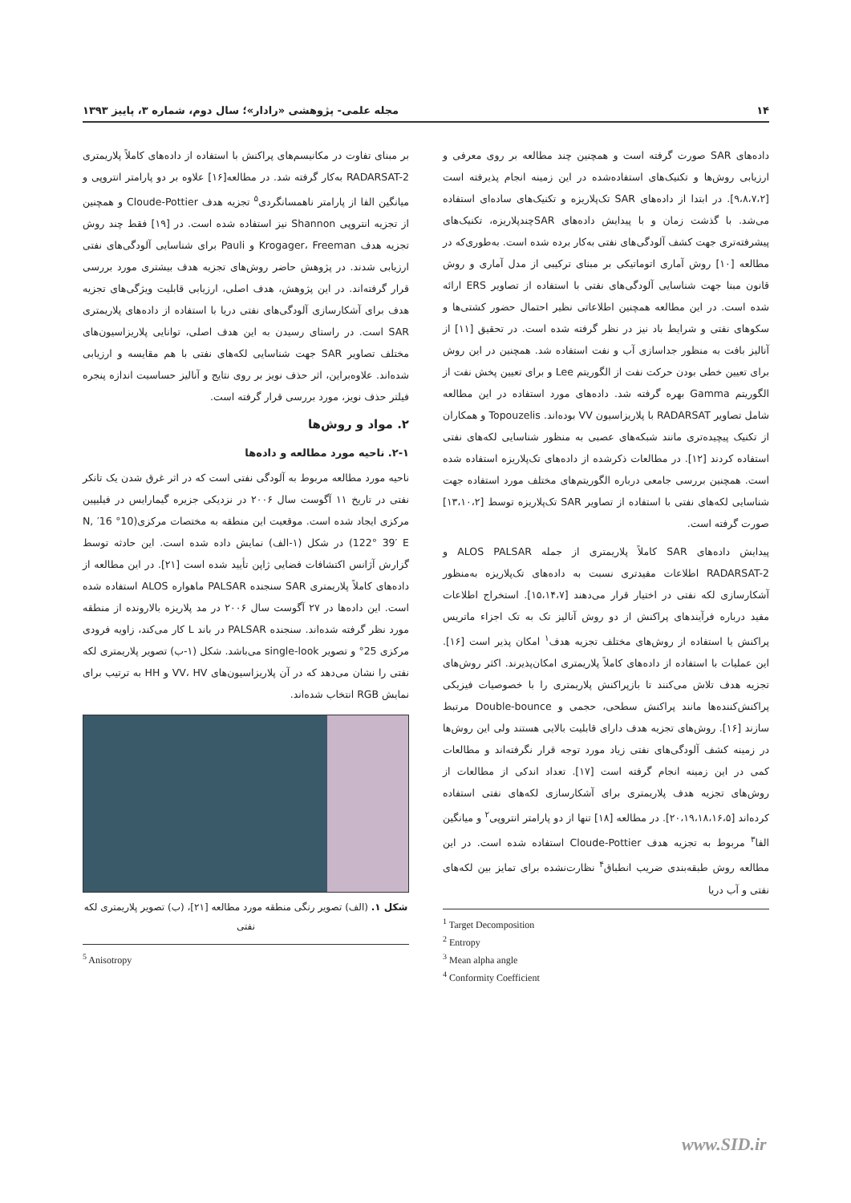۱۴ مجله علمی- پژوهشی «رادار»؛ سال دوم، شماره ۳، پاییز ۱۳۹۳
داده‌های SAR صورت گرفته است و همچنین چند مطالعه بر روی معرفی و ارزیابی روش‌ها و تکنیک‌های استفاده‌شده در این زمینه انجام پذیرفته است [۹،۸،۷،۲]. در ابتدا از داده‌های SAR تک‌پلاریزه و تکنیک‌های ساده‌ای استفاده می‌شد. با گذشت زمان و با پیدایش داده‌های SARچندپلاریزه، تکنیک‌های پیشرفته‌تری جهت کشف آلودگی‌های نفتی به‌کار برده شده است. به‌طوری‌که در مطالعه [۱۰] روش آماری اتوماتیکی بر مبنای ترکیبی از مدل آماری و روش قانون مبنا جهت شناسایی آلودگی‌های نفتی با استفاده از تصاویر ERS ارائه شده است. در این مطالعه همچنین اطلاعاتی نظیر احتمال حضور کشتی‌ها و سکوهای نفتی و شرایط باد نیز در نظر گرفته شده است. در تحقیق [۱۱] از آنالیز بافت به منظور جداسازی آب و نفت استفاده شد. همچنین در این روش برای تعیین خطی بودن حرکت نفت از الگوریتم Lee و برای تعیین پخش نفت از الگوریتم Gamma بهره گرفته شد. داده‌های مورد استفاده در این مطالعه شامل تصاویر RADARSAT با پلاریزاسیون VV بوده‌اند. Topouzelis و همکاران از تکنیک پیچیده‌تری مانند شبکه‌های عصبی به منظور شناسایی لکه‌های نفتی استفاده کردند [۱۲]. در مطالعات ذکرشده از داده‌های تک‌پلاریزه استفاده شده است. همچنین بررسی جامعی درباره الگوریتم‌های مختلف مورد استفاده جهت شناسایی لکه‌های نفتی با استفاده از تصاویر SAR تک‌پلاریزه توسط [۱۳،۱۰،۲] صورت گرفته است.
پیدایش داده‌های SAR کاملاً پلاریمتری از جمله ALOS PALSAR و RADARSAT-2 اطلاعات مفیدتری نسبت به داده‌های تک‌پلاریزه به‌منظور آشکارسازی لکه نفتی در اختیار قرار می‌دهند [۱۵،۱۴،۷]. استخراج اطلاعات مفید درباره فرآیندهای پراکنش از دو روش آنالیز تک به تک اجزاء ماتریس پراکنش یا استفاده از روش‌های مختلف تجزیه هدف<sup>۱</sup> امکان پذیر است [۱۶]. این عملیات با استفاده از داده‌های کاملاً پلاریمتری امکان‌پذیرند. اکثر روش‌های تجزیه هدف تلاش می‌کنند تا بازپراکنش پلاریمتری را با خصوصیات فیزیکی پراکنش‌کننده‌ها مانند پراکنش سطحی، حجمی و Double-bounce مرتبط سازند [۱۶]. روش‌های تجزیه هدف دارای قابلیت بالایی هستند ولی این روش‌ها در زمینه کشف آلودگی‌های نفتی زیاد مورد توجه قرار نگرفته‌اند و مطالعات کمی در این زمینه انجام گرفته است [۱۷]. تعداد اندکی از مطالعات از روش‌های تجزیه هدف پلاریمتری برای آشکارسازی لکه‌های نفتی استفاده کرده‌اند [۲۰،۱۹،۱۸،۱۶،۵]. در مطالعه [۱۸] تنها از دو پارامتر انتروپی<sup>۲</sup> و میانگین الفا<sup>۳</sup> مربوط به تجزیه هدف Cloude-Pottier استفاده شده است. در این مطالعه روش طبقه‌بندی ضریب انطباق<sup>۴</sup> نظارت‌نشده برای تمایز بین لکه‌های نفتی و آب دریا
<sup>1</sup> Target Decomposition
<sup>2</sup> Entropy
<sup>3</sup> Mean alpha angle
<sup>4</sup> Conformity Coefficient
بر مبنای تفاوت در مکانیسم‌های پراکنش با استفاده از داده‌های کاملاً پلاریمتری RADARSAT-2 به‌کار گرفته شد. در مطالعه[۱۶] علاوه بر دو پارامتر انتروپی و میانگین الفا از پارامتر ناهمسانگردی<sup>۵</sup> تجزیه هدف Cloude-Pottier و همچنین از تجزیه انتروپی Shannon نیز استفاده شده است. در [۱۹] فقط چند روش تجزیه هدف Krogager، Freeman و Pauli برای شناسایی آلودگی‌های نفتی ارزیابی شدند. در پژوهش حاضر روش‌های تجزیه هدف بیشتری مورد بررسی قرار گرفته‌اند. در این پژوهش، هدف اصلی، ارزیابی قابلیت ویژگی‌های تجزیه هدف برای آشکارسازی آلودگی‌های نفتی دریا با استفاده از داده‌های پلاریمتری SAR است. در راستای رسیدن به این هدف اصلی، توانایی پلاریزاسیون‌های مختلف تصاویر SAR جهت شناسایی لکه‌های نفتی با هم مقایسه و ارزیابی شده‌اند. علاوه‌براین، اثر حذف نویز بر روی نتایج و آنالیز حساسیت اندازه پنجره فیلتر حذف نویز، مورد بررسی قرار گرفته است.
۲. مواد و روش‌ها
۲-۱. ناحیه مورد مطالعه و داده‌ها
ناحیه مورد مطالعه مربوط به آلودگی نفتی است که در اثر غرق شدن یک تانکر نفتی در تاریخ ۱۱ آگوست سال ۲۰۰۶ در نزدیکی جزیره گیمارایس در فیلیپین مرکزی ایجاد شده است. موقعیت این منطقه به مختصات مرکزی(10° 16′ N, 122° 39′ E) در شکل (۱-الف) نمایش داده شده است. این حادثه توسط گزارش آژانس اکتشافات فضایی ژاپن تأیید شده است [۲۱]. در این مطالعه از داده‌های کاملاً پلاریمتری SAR سنجنده PALSAR ماهواره ALOS استفاده شده است. این داده‌ها در ۲۷ آگوست سال ۲۰۰۶ در مد پلاریزه بالارونده از منطقه مورد نظر گرفته شده‌اند. سنجنده PALSAR در باند L کار می‌کند، زاویه فرودی مرکزی 25° و تصویر single-look می‌باشد. شکل (۱-ب) تصویر پلاریمتری لکه نفتی را نشان می‌دهد که در آن پلاریزاسیون‌های VV، HV و HH به ترتیب برای نمایش RGB انتخاب شده‌اند.
شکل ۱. (الف) تصویر رنگی منطقه مورد مطالعه [۲۱]، (ب) تصویر پلاریمتری لکه نفتی
<sup>5</sup> Anisotropy
www.SID.ir